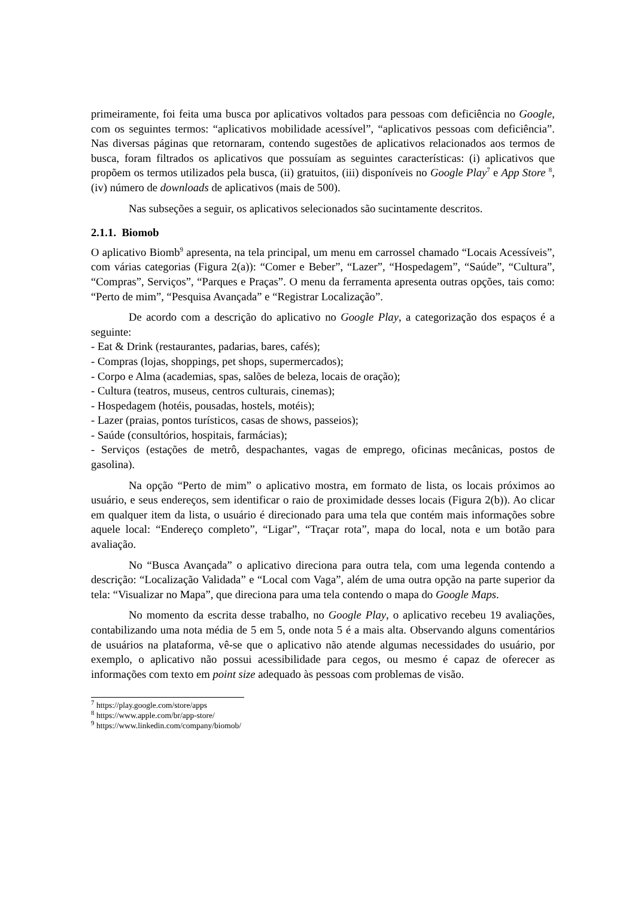primeiramente, foi feita uma busca por aplicativos voltados para pessoas com deficiência no Google, com os seguintes termos: “aplicativos mobilidade acessível”, “aplicativos pessoas com deficiência”. Nas diversas páginas que retornaram, contendo sugestões de aplicativos relacionados aos termos de busca, foram filtrados os aplicativos que possuíam as seguintes características: (i) aplicativos que propõem os termos utilizados pela busca, (ii) gratuitos, (iii) disponíveis no Google Play<sup>7</sup> e App Store <sup>8</sup>, (iv) número de downloads de aplicativos (mais de 500).
Nas subseções a seguir, os aplicativos selecionados são sucintamente descritos.
2.1.1. Biomob
O aplicativo Biomb<sup>9</sup> apresenta, na tela principal, um menu em carrossel chamado “Locais Acessíveis”, com várias categorias (Figura 2(a)): “Comer e Beber”, “Lazer”, “Hospedagem”, “Saúde”, “Cultura”, “Compras”, Serviços”, “Parques e Praças”. O menu da ferramenta apresenta outras opções, tais como: “Perto de mim”, “Pesquisa Avançada” e “Registrar Localização”.
De acordo com a descrição do aplicativo no Google Play, a categorização dos espaços é a seguinte:
- Eat & Drink (restaurantes, padarias, bares, cafés);
- Compras (lojas, shoppings, pet shops, supermercados);
- Corpo e Alma (academias, spas, salões de beleza, locais de oração);
- Cultura (teatros, museus, centros culturais, cinemas);
- Hospedagem (hotéis, pousadas, hostels, motéis);
- Lazer (praias, pontos turísticos, casas de shows, passeios);
- Saúde (consultórios, hospitais, farmácias);
- Serviços (estações de metrô, despachantes, vagas de emprego, oficinas mecânicas, postos de gasolina).
Na opção “Perto de mim” o aplicativo mostra, em formato de lista, os locais próximos ao usuário, e seus endereços, sem identificar o raio de proximidade desses locais (Figura 2(b)). Ao clicar em qualquer item da lista, o usuário é direcionado para uma tela que contém mais informações sobre aquele local: “Endereço completo”, “Ligar”, “Traçar rota”, mapa do local, nota e um botão para avaliação.
No “Busca Avançada” o aplicativo direciona para outra tela, com uma legenda contendo a descrição: “Localização Validada” e “Local com Vaga”, além de uma outra opção na parte superior da tela: “Visualizar no Mapa”, que direciona para uma tela contendo o mapa do Google Maps.
No momento da escrita desse trabalho, no Google Play, o aplicativo recebeu 19 avaliações, contabilizando uma nota média de 5 em 5, onde nota 5 é a mais alta. Observando alguns comentários de usuários na plataforma, vê-se que o aplicativo não atende algumas necessidades do usuário, por exemplo, o aplicativo não possui acessibilidade para cegos, ou mesmo é capaz de oferecer as informações com texto em point size adequado às pessoas com problemas de visão.
<sup>7</sup> https://play.google.com/store/apps
<sup>8</sup> https://www.apple.com/br/app-store/
<sup>9</sup> https://www.linkedin.com/company/biomob/